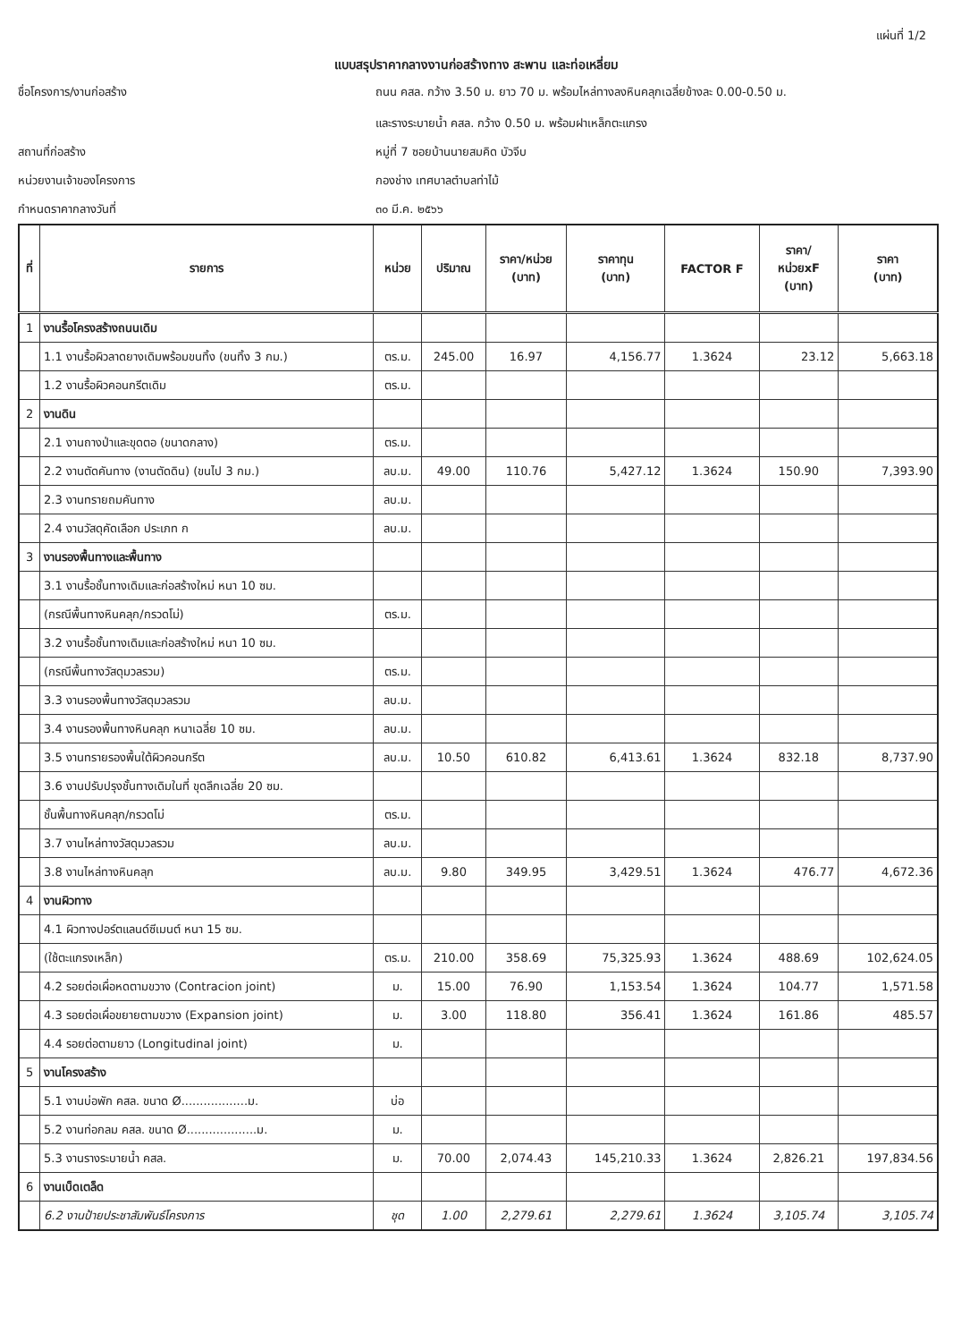แผ่นที่ 1/2
แบบสรุปราคากลางงานก่อสร้างทาง สะพาน และท่อเหลี่ยม
ชื่อโครงการ/งานก่อสร้าง
ถนน คสล. กว้าง 3.50 ม. ยาว 70 ม. พร้อมไหล่ทางลงหินคลุกเฉลี่ยข้างละ 0.00-0.50 ม.
และรางระบายน้ำ คสล. กว้าง 0.50 ม. พร้อมฝาเหล็กตะแกรง
สถานที่ก่อสร้าง
หมู่ที่ 7 ซอยบ้านนายสมคิด บัวจีบ
หน่วยงานเจ้าของโครงการ
กองช่าง เทศบาลตำบลท่าไม้
กำหนดราคากลางวันที่
๓๐ มี.ค. ๒๕๖๖
| ที่ | รายการ | หน่วย | ปริมาณ | ราคา/หน่วย (บาท) | ราคาทุน (บาท) | FACTOR F | ราคา/ หน่วยxF (บาท) | ราคา (บาท) |
| --- | --- | --- | --- | --- | --- | --- | --- | --- |
| 1 | งานรื้อโครงสร้างถนนเดิม | | | | | | | |
| | 1.1 งานรื้อผิวลาดยางเดิมพร้อมขนทิ้ง (ขนทิ้ง 3 กม.) | ตร.ม. | 245.00 | 16.97 | 4,156.77 | 1.3624 | 23.12 | 5,663.18 |
| | 1.2 งานรื้อผิวคอนกรีตเดิม | ตร.ม. | | | | | | |
| 2 | งานดิน | | | | | | | |
| | 2.1 งานถางป่าและขุดตอ (ขนาดกลาง) | ตร.ม. | | | | | | |
| | 2.2 งานตัดคันทาง (งานตัดดิน) (ขนไป 3 กม.) | ลบ.ม. | 49.00 | 110.76 | 5,427.12 | 1.3624 | 150.90 | 7,393.90 |
| | 2.3 งานทรายถมคันทาง | ลบ.ม. | | | | | | |
| | 2.4 งานวัสดุคัดเลือก ประเภท ก | ลบ.ม. | | | | | | |
| 3 | งานรองพื้นทางและพื้นทาง | | | | | | | |
| | 3.1 งานรื้อชั้นทางเดิมและก่อสร้างใหม่ หนา 10 ซม. | | | | | | | |
| | (กรณีพื้นทางหินคลุก/กรวดโม่) | ตร.ม. | | | | | | |
| | 3.2 งานรื้อชั้นทางเดิมและก่อสร้างใหม่ หนา 10 ซม. | | | | | | | |
| | (กรณีพื้นทางวัสดุมวลรวม) | ตร.ม. | | | | | | |
| | 3.3 งานรองพื้นทางวัสดุมวลรวม | ลบ.ม. | | | | | | |
| | 3.4 งานรองพื้นทางหินคลุก หนาเฉลี่ย 10 ซม. | ลบ.ม. | | | | | | |
| | 3.5 งานทรายรองพื้นใต้ผิวคอนกรีต | ลบ.ม. | 10.50 | 610.82 | 6,413.61 | 1.3624 | 832.18 | 8,737.90 |
| | 3.6 งานปรับปรุงชั้นทางเดิมในที่ ขุดลึกเฉลี่ย 20 ซม. | | | | | | | |
| | ชั้นพื้นทางหินคลุก/กรวดโม่ | ตร.ม. | | | | | | |
| | 3.7 งานไหล่ทางวัสดุมวลรวม | ลบ.ม. | | | | | | |
| | 3.8 งานไหล่ทางหินคลุก | ลบ.ม. | 9.80 | 349.95 | 3,429.51 | 1.3624 | 476.77 | 4,672.36 |
| 4 | งานผิวทาง | | | | | | | |
| | 4.1 ผิวทางปอร์ตแลนด์ซีเมนต์ หนา 15 ซม. | | | | | | | |
| | (ใช้ตะแกรงเหล็ก) | ตร.ม. | 210.00 | 358.69 | 75,325.93 | 1.3624 | 488.69 | 102,624.05 |
| | 4.2 รอยต่อเผื่อหดตามขวาง (Contracion joint) | ม. | 15.00 | 76.90 | 1,153.54 | 1.3624 | 104.77 | 1,571.58 |
| | 4.3 รอยต่อเผื่อขยายตามขวาง (Expansion joint) | ม. | 3.00 | 118.80 | 356.41 | 1.3624 | 161.86 | 485.57 |
| | 4.4 รอยต่อตามยาว (Longitudinal joint) | ม. | | | | | | |
| 5 | งานโครงสร้าง | | | | | | | |
| | 5.1 งานบ่อพัก คสล. ขนาด Ø..................ม. | บ่อ | | | | | | |
| | 5.2 งานท่อกลม คสล. ขนาด Ø...................ม. | ม. | | | | | | |
| | 5.3 งานรางระบายน้ำ คสล. | ม. | 70.00 | 2,074.43 | 145,210.33 | 1.3624 | 2,826.21 | 197,834.56 |
| 6 | งานเบ็ดเตล็ด | | | | | | | |
| | 6.2 งานป้ายประชาสัมพันธ์โครงการ | ชุด | 1.00 | 2,279.61 | 2,279.61 | 1.3624 | 3,105.74 | 3,105.74 |